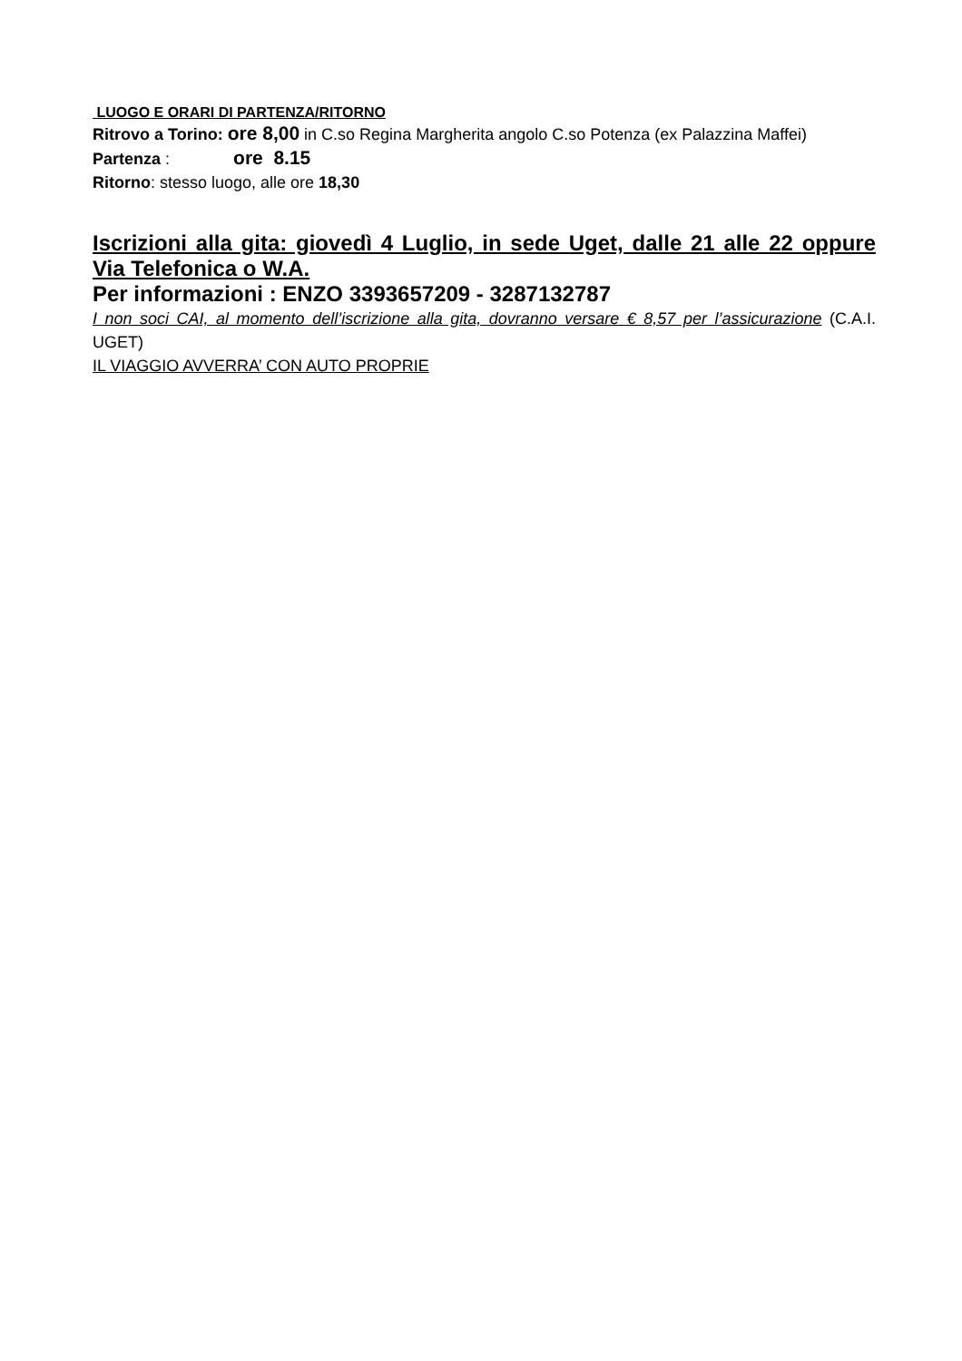LUOGO E ORARI DI PARTENZA/RITORNO
Ritrovo a Torino: ore 8,00 in C.so Regina Margherita angolo C.so Potenza (ex Palazzina Maffei)
Partenza : ore 8.15
Ritorno: stesso luogo, alle ore 18,30
Iscrizioni alla gita: giovedì 4 Luglio, in sede Uget, dalle 21 alle 22 oppure Via Telefonica o W.A.
Per informazioni : ENZO 3393657209 - 3287132787
I non soci CAI, al momento dell’iscrizione alla gita, dovranno versare € 8,57 per l’assicurazione (C.A.I. UGET)
IL VIAGGIO AVVERRA’ CON AUTO PROPRIE